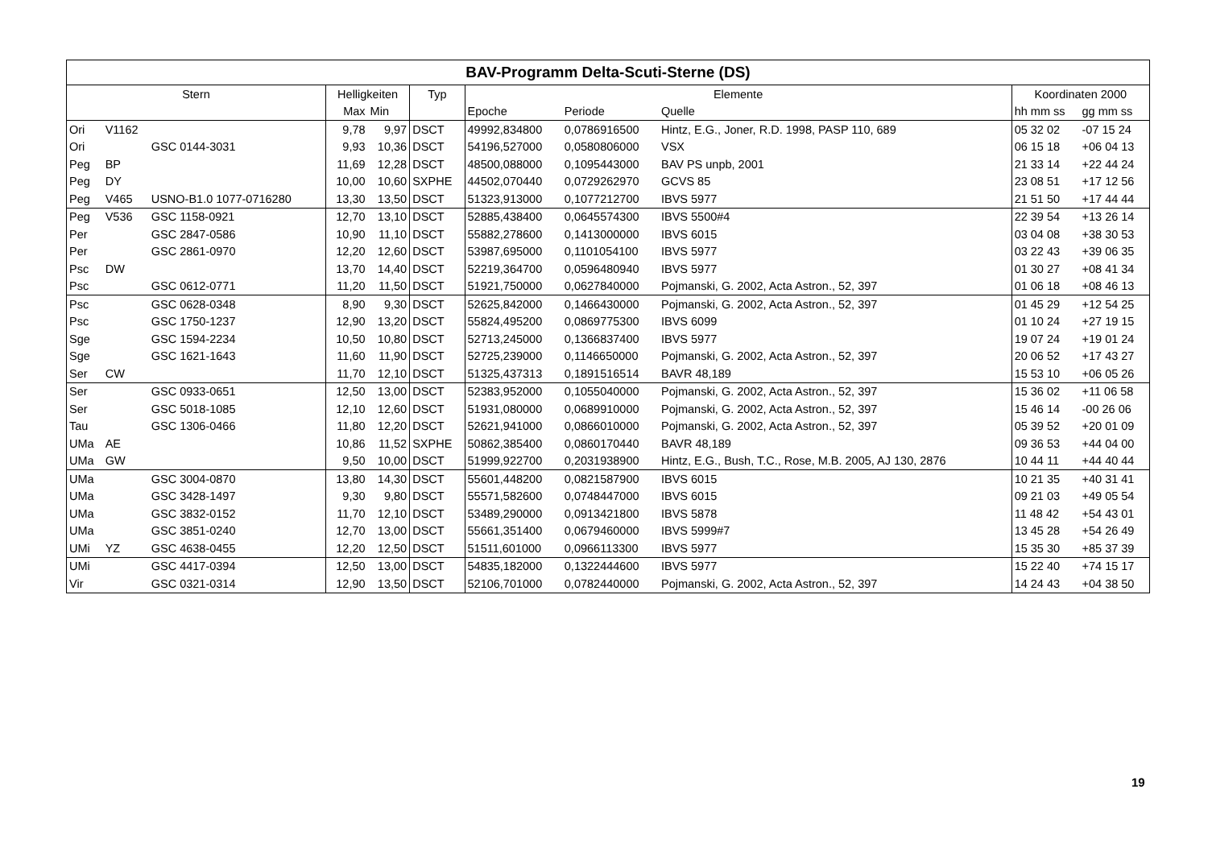| BAV-Programm Delta-Scuti-Sterne (DS) | | | | | | | | | | |
| --- | --- | --- | --- | --- | --- | --- | --- | --- | --- | --- |
| Stern | | | Helligkeiten | | Typ | Elemente | | | Koordinaten 2000 | |
| | | | Max | Min | | Epoche | Periode | Quelle | hh mm ss | gg mm ss |
| Ori | V1162 | | 9,78 | 9,97 | DSCT | 49992,834800 | 0,0786916500 | Hintz, E.G., Joner, R.D. 1998, PASP 110, 689 | 05 32 02 | -07 15 24 |
| Ori | | GSC 0144-3031 | 9,93 | 10,36 | DSCT | 54196,527000 | 0,0580806000 | VSX | 06 15 18 | +06 04 13 |
| Peg | BP | | 11,69 | 12,28 | DSCT | 48500,088000 | 0,1095443000 | BAV PS unpb, 2001 | 21 33 14 | +22 44 24 |
| Peg | DY | | 10,00 | 10,60 | SXPHE | 44502,070440 | 0,0729262970 | GCVS 85 | 23 08 51 | +17 12 56 |
| Peg | V465 | USNO-B1.0 1077-0716280 | 13,30 | 13,50 | DSCT | 51323,913000 | 0,1077212700 | IBVS 5977 | 21 51 50 | +17 44 44 |
| Peg | V536 | GSC 1158-0921 | 12,70 | 13,10 | DSCT | 52885,438400 | 0,0645574300 | IBVS 5500#4 | 22 39 54 | +13 26 14 |
| Per | | GSC 2847-0586 | 10,90 | 11,10 | DSCT | 55882,278600 | 0,1413000000 | IBVS 6015 | 03 04 08 | +38 30 53 |
| Per | | GSC 2861-0970 | 12,20 | 12,60 | DSCT | 53987,695000 | 0,1101054100 | IBVS 5977 | 03 22 43 | +39 06 35 |
| Psc | DW | | 13,70 | 14,40 | DSCT | 52219,364700 | 0,0596480940 | IBVS 5977 | 01 30 27 | +08 41 34 |
| Psc | | GSC 0612-0771 | 11,20 | 11,50 | DSCT | 51921,750000 | 0,0627840000 | Pojmanski, G. 2002, Acta Astron., 52, 397 | 01 06 18 | +08 46 13 |
| Psc | | GSC 0628-0348 | 8,90 | 9,30 | DSCT | 52625,842000 | 0,1466430000 | Pojmanski, G. 2002, Acta Astron., 52, 397 | 01 45 29 | +12 54 25 |
| Psc | | GSC 1750-1237 | 12,90 | 13,20 | DSCT | 55824,495200 | 0,0869775300 | IBVS 6099 | 01 10 24 | +27 19 15 |
| Sge | | GSC 1594-2234 | 10,50 | 10,80 | DSCT | 52713,245000 | 0,1366837400 | IBVS 5977 | 19 07 24 | +19 01 24 |
| Sge | | GSC 1621-1643 | 11,60 | 11,90 | DSCT | 52725,239000 | 0,1146650000 | Pojmanski, G. 2002, Acta Astron., 52, 397 | 20 06 52 | +17 43 27 |
| Ser | CW | | 11,70 | 12,10 | DSCT | 51325,437313 | 0,1891516514 | BAVR 48,189 | 15 53 10 | +06 05 26 |
| Ser | | GSC 0933-0651 | 12,50 | 13,00 | DSCT | 52383,952000 | 0,1055040000 | Pojmanski, G. 2002, Acta Astron., 52, 397 | 15 36 02 | +11 06 58 |
| Ser | | GSC 5018-1085 | 12,10 | 12,60 | DSCT | 51931,080000 | 0,0689910000 | Pojmanski, G. 2002, Acta Astron., 52, 397 | 15 46 14 | -00 26 06 |
| Tau | | GSC 1306-0466 | 11,80 | 12,20 | DSCT | 52621,941000 | 0,0866010000 | Pojmanski, G. 2002, Acta Astron., 52, 397 | 05 39 52 | +20 01 09 |
| UMa | AE | | 10,86 | 11,52 | SXPHE | 50862,385400 | 0,0860170440 | BAVR 48,189 | 09 36 53 | +44 04 00 |
| UMa | GW | | 9,50 | 10,00 | DSCT | 51999,922700 | 0,2031938900 | Hintz, E.G., Bush, T.C., Rose, M.B. 2005, AJ 130, 2876 | 10 44 11 | +44 40 44 |
| UMa | | GSC 3004-0870 | 13,80 | 14,30 | DSCT | 55601,448200 | 0,0821587900 | IBVS 6015 | 10 21 35 | +40 31 41 |
| UMa | | GSC 3428-1497 | 9,30 | 9,80 | DSCT | 55571,582600 | 0,0748447000 | IBVS 6015 | 09 21 03 | +49 05 54 |
| UMa | | GSC 3832-0152 | 11,70 | 12,10 | DSCT | 53489,290000 | 0,0913421800 | IBVS 5878 | 11 48 42 | +54 43 01 |
| UMa | | GSC 3851-0240 | 12,70 | 13,00 | DSCT | 55661,351400 | 0,0679460000 | IBVS 5999#7 | 13 45 28 | +54 26 49 |
| UMi | YZ | GSC 4638-0455 | 12,20 | 12,50 | DSCT | 51511,601000 | 0,0966113300 | IBVS 5977 | 15 35 30 | +85 37 39 |
| UMi | | GSC 4417-0394 | 12,50 | 13,00 | DSCT | 54835,182000 | 0,1322444600 | IBVS 5977 | 15 22 40 | +74 15 17 |
| Vir | | GSC 0321-0314 | 12,90 | 13,50 | DSCT | 52106,701000 | 0,0782440000 | Pojmanski, G. 2002, Acta Astron., 52, 397 | 14 24 43 | +04 38 50 |
19